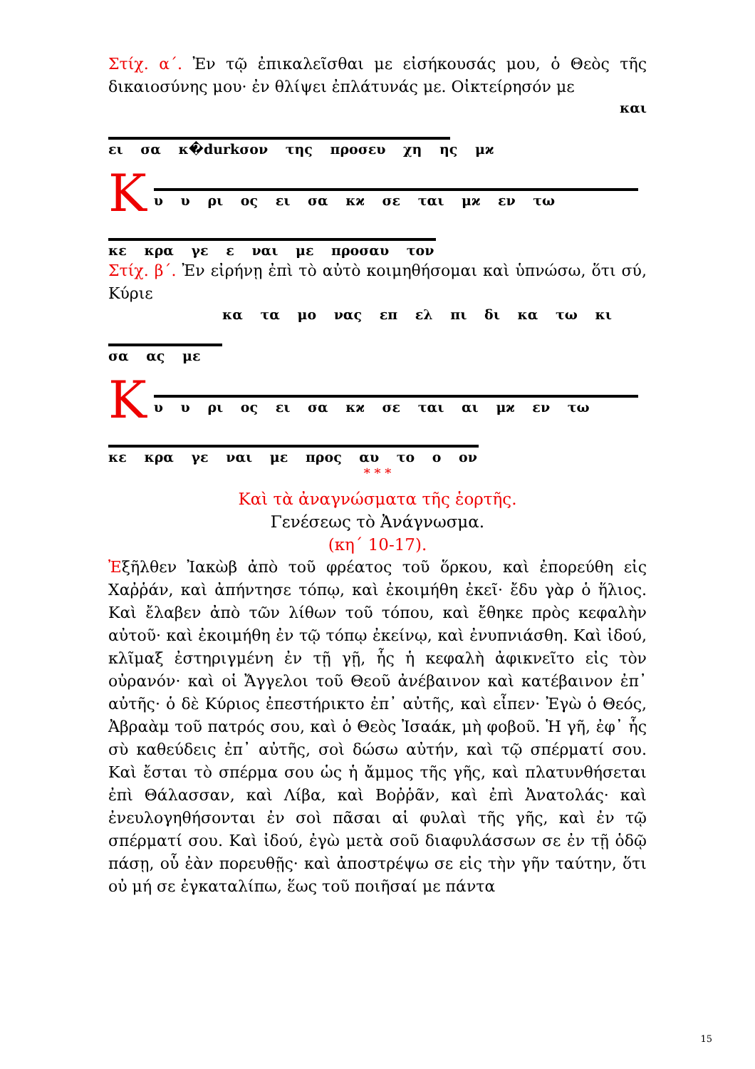Στίχ. α΄. Ἐν τῷ ἐπικαλεῖσθαι με εἰσήκουσάς μου, ὁ Θεὸς τῆς δικαιοσύνης μου· ἐν θλίψει ἐπλάτυνάς με. Οἰκτείρησόν με
και
ει σα κ�durkσον της προσευ χη ης μϰ
Κ
υ υ ρι ος ει σα κϰ σε ται μϰ εν τω
κε κρα γε ε ναι με προσαυ τον
Στίχ. β΄. Ἐν εἰρήνῃ ἐπὶ τὸ αὐτὸ κοιμηθήσομαι καὶ ὑπνώσω, ὅτι σύ, Κύριε
κα τα μο νας επ ελ πι δι κα τω κι
σα ας με
Κ
υ υ ρι ος ει σα κϰ σε ται αι μϰ εν τω
κε κρα γε ναι με προς αυ το ο ον
* * *
Καὶ τὰ ἀναγνώσματα τῆς ἑορτῆς.
Γενέσεως τὸ Ἀνάγνωσμα.
(κη΄ 10-17).
Ἐξῆλθεν Ἰακὼβ ἀπὸ τοῦ φρέατος τοῦ ὅρκου, καὶ ἐπορεύθη εἰς Χαῤῥάν, καὶ ἀπήντησε τόπῳ, καὶ ἐκοιμήθη ἐκεῖ· ἔδυ γὰρ ὁ ἥλιος. Καὶ ἔλαβεν ἀπὸ τῶν λίθων τοῦ τόπου, καὶ ἔθηκε πρὸς κεφαλὴν αὐτοῦ· καὶ ἐκοιμήθη ἐν τῷ τόπῳ ἐκείνῳ, καὶ ἐνυπνιάσθη. Καὶ ἰδού, κλῖμαξ ἐστηριγμένη ἐν τῇ γῇ, ἧς ἡ κεφαλὴ ἀφικνεῖτο εἰς τὸν οὐρανόν· καὶ οἱ Ἄγγελοι τοῦ Θεοῦ ἀνέβαινον καὶ κατέβαινον ἐπ᾽ αὐτῆς· ὁ δὲ Κύριος ἐπεστήρικτο ἐπ᾽ αὐτῆς, καὶ εἶπεν· Ἐγὼ ὁ Θεός, Ἀβραὰμ τοῦ πατρός σου, καὶ ὁ Θεὸς Ἰσαάκ, μὴ φοβοῦ. Ἡ γῆ, ἐφ᾽ ἧς σὺ καθεύδεις ἐπ᾽ αὐτῆς, σοὶ δώσω αὐτήν, καὶ τῷ σπέρματί σου. Καὶ ἔσται τὸ σπέρμα σου ὡς ἡ ἄμμος τῆς γῆς, καὶ πλατυνθήσεται ἐπὶ Θάλασσαν, καὶ Λίβα, καὶ Βοῤῥᾶν, καὶ ἐπὶ Ἀνατολάς· καὶ ἐνευλογηθήσονται ἐν σοὶ πᾶσαι αἱ φυλαὶ τῆς γῆς, καὶ ἐν τῷ σπέρματί σου. Καὶ ἰδού, ἐγὼ μετὰ σοῦ διαφυλάσσων σε ἐν τῇ ὁδῷ πάσῃ, οὗ ἐὰν πορευθῇς· καὶ ἀποστρέψω σε εἰς τὴν γῆν ταύτην, ὅτι οὐ μή σε ἐγκαταλίπω, ἕως τοῦ ποιῆσαί με πάντα
15